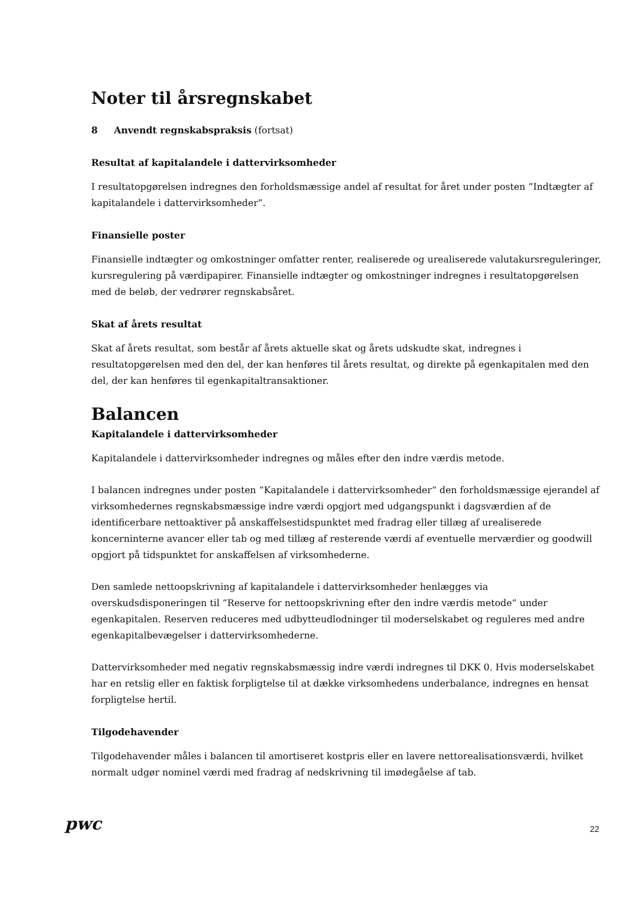Noter til årsregnskabet
8 Anvendt regnskabspraksis (fortsat)
Resultat af kapitalandele i dattervirksomheder
I resultatopgørelsen indregnes den forholdsmæssige andel af resultat for året under posten ”Indtægter af kapitalandele i dattervirksomheder”.
Finansielle poster
Finansielle indtægter og omkostninger omfatter renter, realiserede og urealiserede valutakursreguleringer, kursregulering på værdipapirer. Finansielle indtægter og omkostninger indregnes i resultatopgørelsen med de beløb, der vedrører regnskabsåret.
Skat af årets resultat
Skat af årets resultat, som består af årets aktuelle skat og årets udskudte skat, indregnes i resultatopgørelsen med den del, der kan henføres til årets resultat, og direkte på egenkapitalen med den del, der kan henføres til egenkapitaltransaktioner.
Balancen
Kapitalandele i dattervirksomheder
Kapitalandele i dattervirksomheder indregnes og måles efter den indre værdis metode.
I balancen indregnes under posten “Kapitalandele i dattervirksomheder“ den forholdsmæssige ejerandel af virksomhedernes regnskabsmæssige indre værdi opgjort med udgangspunkt i dagsværdien af de identificerbare nettoaktiver på anskaffelsestidspunktet med fradrag eller tillæg af urealiserede koncerninterne avancer eller tab og med tillæg af resterende værdi af eventuelle merværdier og goodwill opgjort på tidspunktet for anskaffelsen af virksomhederne.
Den samlede nettoopskrivning af kapitalandele i dattervirksomheder henlægges via overskudsdisponeringen til “Reserve for nettoopskrivning efter den indre værdis metode“ under egenkapitalen. Reserven reduceres med udbytteudlodninger til moderselskabet og reguleres med andre egenkapitalbevægelser i dattervirksomhederne.
Dattervirksomheder med negativ regnskabsmæssig indre værdi indregnes til DKK 0. Hvis moderselskabet har en retslig eller en faktisk forpligtelse til at dække virksomhedens underbalance, indregnes en hensat forpligtelse hertil.
Tilgodehavender
Tilgodehavender måles i balancen til amortiseret kostpris eller en lavere nettorealisationsværdi, hvilket normalt udgør nominel værdi med fradrag af nedskrivning til imødegåelse af tab.
pwc 22